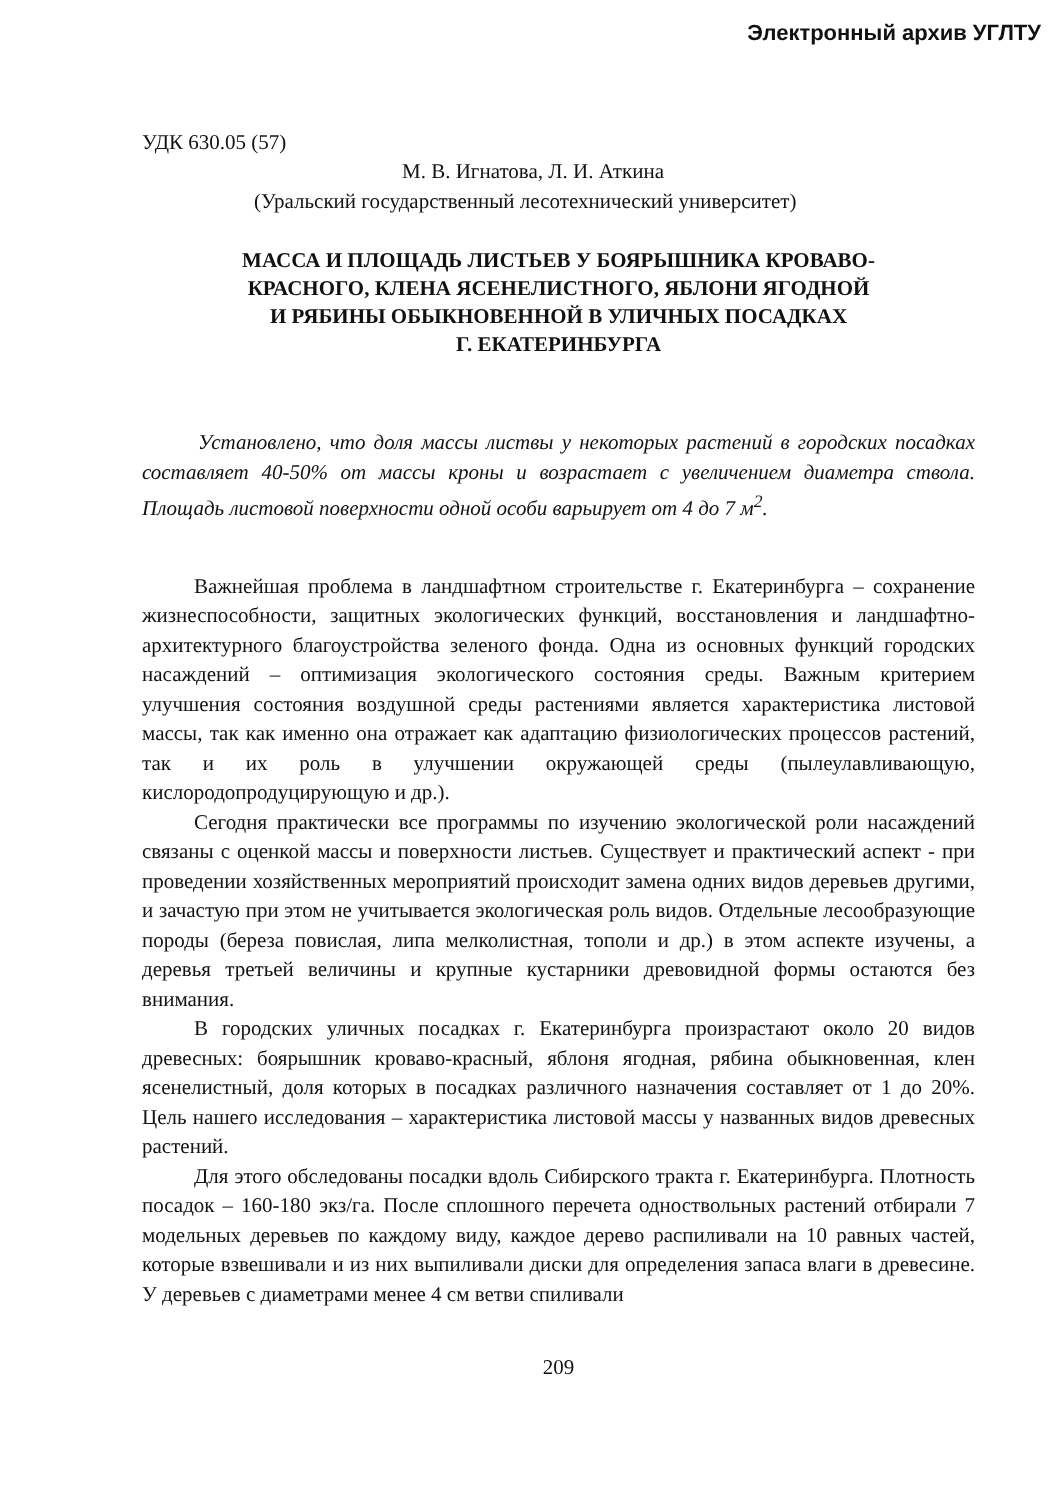Электронный архив УГЛТУ
УДК 630.05 (57)
М. В. Игнатова, Л. И. Аткина
(Уральский государственный лесотехнический университет)
МАССА И ПЛОЩАДЬ ЛИСТЬЕВ У БОЯРЫШНИКА КРОВАВО-
КРАСНОГО, КЛЕНА ЯСЕНЕЛИСТНОГО, ЯБЛОНИ ЯГОДНОЙ
И РЯБИНЫ ОБЫКНОВЕННОЙ В УЛИЧНЫХ ПОСАДКАХ
Г. ЕКАТЕРИНБУРГА
Установлено, что доля массы листвы у некоторых растений в городских посадках составляет 40-50% от массы кроны и возрастает с увеличением диаметра ствола. Площадь листовой поверхности одной особи варьирует от 4 до 7 м<sup>2</sup>.
Важнейшая проблема в ландшафтном строительстве г. Екатеринбурга – сохранение жизнеспособности, защитных экологических функций, восстановления и ландшафтно-архитектурного благоустройства зеленого фонда. Одна из основных функций городских насаждений – оптимизация экологического состояния среды. Важным критерием улучшения состояния воздушной среды растениями является характеристика листовой массы, так как именно она отражает как адаптацию физиологических процессов растений, так и их роль в улучшении окружающей среды (пылеулавливающую, кислородопродуцирующую и др.).
Сегодня практически все программы по изучению экологической роли насаждений связаны с оценкой массы и поверхности листьев. Существует и практический аспект - при проведении хозяйственных мероприятий происходит замена одних видов деревьев другими, и зачастую при этом не учитывается экологическая роль видов. Отдельные лесообразующие породы (береза повислая, липа мелколистная, тополи и др.) в этом аспекте изучены, а деревья третьей величины и крупные кустарники древовидной формы остаются без внимания.
В городских уличных посадках г. Екатеринбурга произрастают около 20 видов древесных: боярышник кроваво-красный, яблоня ягодная, рябина обыкновенная, клен ясенелистный, доля которых в посадках различного назначения составляет от 1 до 20%. Цель нашего исследования – характеристика листовой массы у названных видов древесных растений.
Для этого обследованы посадки вдоль Сибирского тракта г. Екатеринбурга. Плотность посадок – 160-180 экз/га. После сплошного перечета одноствольных растений отбирали 7 модельных деревьев по каждому виду, каждое дерево распиливали на 10 равных частей, которые взвешивали и из них выпиливали диски для определения запаса влаги в древесине. У деревьев с диаметрами менее 4 см ветви спиливали
209